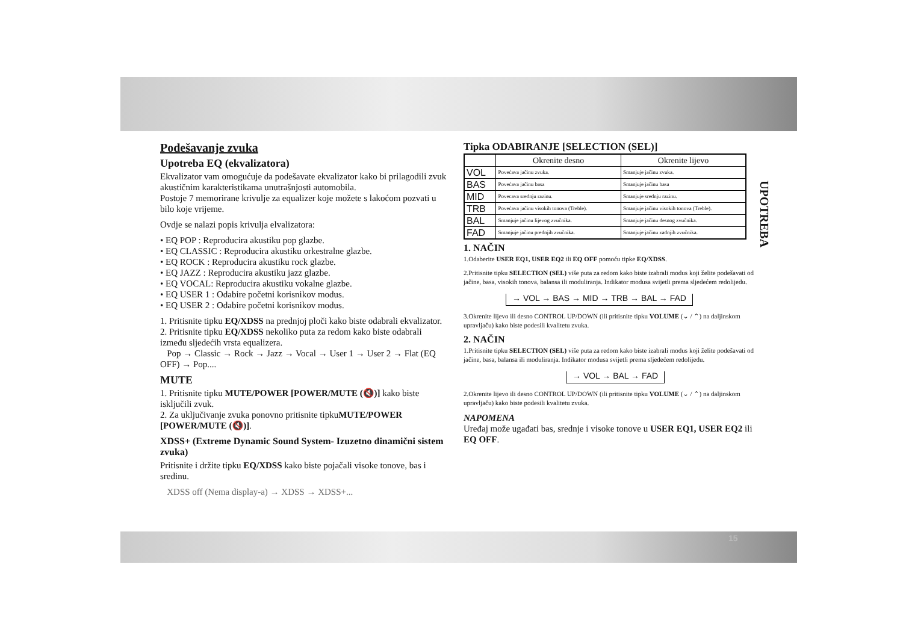Podešavanje zvuka
Upotreba EQ (ekvalizatora)
Ekvalizator vam omogućuje da podešavate ekvalizator kako bi prilagodili zvuk akustičnim karakteristikama unutrašnjosti automobila.
Postoje 7 memorirane krivulje za equalizer koje možete s lakoćom pozvati u bilo koje vrijeme.
Ovdje se nalazi popis krivulja elvalizatora:
• EQ POP : Reproducira akustiku pop glazbe.
• EQ CLASSIC : Reproducira akustiku orkestralne glazbe.
• EQ ROCK : Reproducira akustiku rock glazbe.
• EQ JAZZ : Reproducira akustiku jazz glazbe.
• EQ VOCAL: Reproducira akustiku vokalne glazbe.
• EQ USER 1 : Odabire početni korisnikov modus.
• EQ USER 2 : Odabire početni korisnikov modus.
1. Pritisnite tipku EQ/XDSS na prednjoj ploči kako biste odabrali ekvalizator.
2. Pritisnite tipku EQ/XDSS nekoliko puta za redom kako biste odabrali između sljedećih vrsta equalizera.
Pop → Classic → Rock → Jazz → Vocal → User 1 → User 2 → Flat (EQ OFF) → Pop....
MUTE
1. Pritisnite tipku MUTE/POWER [POWER/MUTE (🔇)] kako biste isključili zvuk.
2. Za uključivanje zvuka ponovno pritisnite tipkuMUTE/POWER [POWER/MUTE (🔇)].
XDSS+ (Extreme Dynamic Sound System- Izuzetno dinamični sistem zvuka)
Pritisnite i držite tipku EQ/XDSS kako biste pojačali visoke tonove, bas i sredinu.
XDSS off (Nema display-a) → XDSS → XDSS+...
Tipka ODABIRANJE [SELECTION (SEL)]
| | Okrenite desno | Okrenite lijevo |
| --- | --- | --- |
| VOL | Povećava jačinu zvuka. | Smanjuje jačinu zvuka. |
| BAS | Povećava jačinu basa | Smanjuje jačinu basa |
| MID | Povecava srednju razinu. | Smanjuje srednju razinu. |
| TRB | Povećava jačinu visokih tonova (Treble). | Smanjuje jačinu visokih tonova (Treble). |
| BAL | Smanjuje jačinu lijevog zvučnika. | Smanjuje jačinu desnog zvučnika. |
| FAD | Smanjuje jačinu prednjih zvučnika. | Smanjuje jačinu zadnjih zvučnika. |
1. NAČIN
1.Odaberite USER EQ1, USER EQ2 ili EQ OFF pomoću tipke EQ/XDSS.
2.Pritisnite tipku SELECTION (SEL) više puta za redom kako biste izabrali modus koji želite podešavati od jačine, basa, visokih tonova, balansa ili moduliranja. Indikator modusa svijetli prema sljedećem redolijedu.
→ VOL → BAS → MID → TRB → BAL → FAD
3.Okrenite lijevo ili desno CONTROL UP/DOWN (ili pritisnite tipku VOLUME (⌄ / ⌃) na daljinskom upravljaču) kako biste podesili kvalitetu zvuka.
2. NAČIN
1.Pritisnite tipku SELECTION (SEL) više puta za redom kako biste izabrali modus koji želite podešavati od jačine, basa, balansa ili moduliranja. Indikator modusa svijetli prema sljedećem redolijedu.
→ VOL → BAL → FAD
2.Okrenite lijevo ili desno CONTROL UP/DOWN (ili pritisnite tipku VOLUME (⌄ / ⌃) na daljinskom upravljaču) kako biste podesili kvalitetu zvuka.
NAPOMENA
Uređaj može ugađati bas, srednje i visoke tonove u USER EQ1, USER EQ2 ili EQ OFF.
UPOTREBA
15